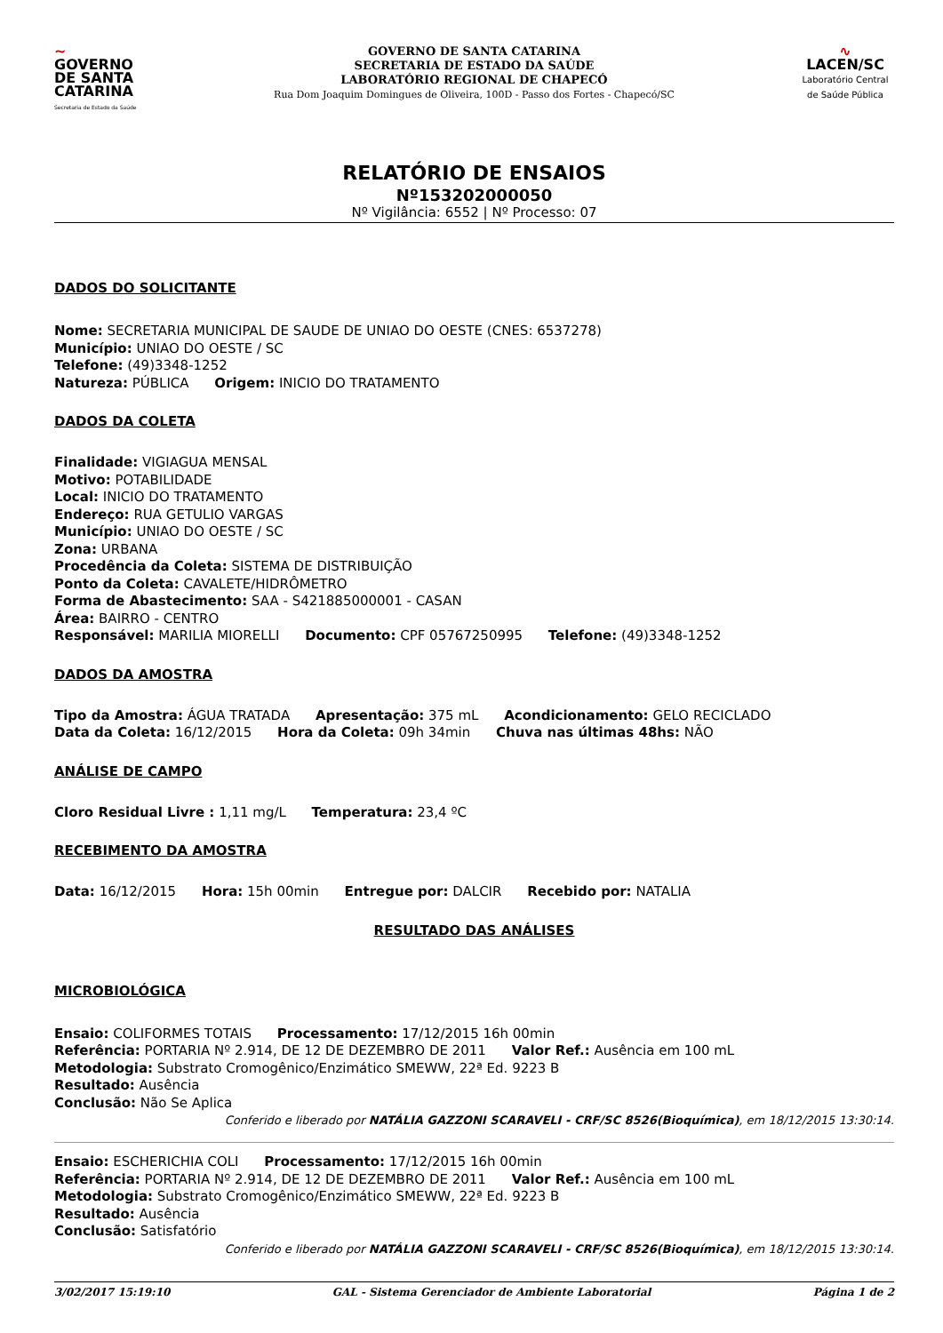~
GOVERNO
DE SANTA
CATARINA
Secretaria de Estado da Saúde
GOVERNO DE SANTA CATARINA
SECRETARIA DE ESTADO DA SAÚDE
LABORATÓRIO REGIONAL DE CHAPECÓ
Rua Dom Joaquim Domingues de Oliveira, 100D - Passo dos Fortes - Chapecó/SC
∿
LACEN/SC
Laboratório Central de Saúde Pública
RELATÓRIO DE ENSAIOS
Nº153202000050
Nº Vigilância: 6552 | Nº Processo: 07
DADOS DO SOLICITANTE
Nome: SECRETARIA MUNICIPAL DE SAUDE DE UNIAO DO OESTE (CNES: 6537278)
Município: UNIAO DO OESTE / SC
Telefone: (49)3348-1252
Natureza: PÚBLICA Origem: INICIO DO TRATAMENTO
DADOS DA COLETA
Finalidade: VIGIAGUA MENSAL
Motivo: POTABILIDADE
Local: INICIO DO TRATAMENTO
Endereço: RUA GETULIO VARGAS
Município: UNIAO DO OESTE / SC
Zona: URBANA
Procedência da Coleta: SISTEMA DE DISTRIBUIÇÃO
Ponto da Coleta: CAVALETE/HIDRÔMETRO
Forma de Abastecimento: SAA - S421885000001 - CASAN
Área: BAIRRO - CENTRO
Responsável: MARILIA MIORELLI Documento: CPF 05767250995 Telefone: (49)3348-1252
DADOS DA AMOSTRA
Tipo da Amostra: ÁGUA TRATADA Apresentação: 375 mL Acondicionamento: GELO RECICLADO
Data da Coleta: 16/12/2015 Hora da Coleta: 09h 34min Chuva nas últimas 48hs: NÃO
ANÁLISE DE CAMPO
Cloro Residual Livre : 1,11 mg/L Temperatura: 23,4 ºC
RECEBIMENTO DA AMOSTRA
Data: 16/12/2015 Hora: 15h 00min Entregue por: DALCIR Recebido por: NATALIA
RESULTADO DAS ANÁLISES
MICROBIOLÓGICA
Ensaio: COLIFORMES TOTAIS Processamento: 17/12/2015 16h 00min
Referência: PORTARIA Nº 2.914, DE 12 DE DEZEMBRO DE 2011 Valor Ref.: Ausência em 100 mL
Metodologia: Substrato Cromogênico/Enzimático SMEWW, 22ª Ed. 9223 B
Resultado: Ausência
Conclusão: Não Se Aplica
Conferido e liberado por NATÁLIA GAZZONI SCARAVELI - CRF/SC 8526(Bioquímica), em 18/12/2015 13:30:14.
Ensaio: ESCHERICHIA COLI Processamento: 17/12/2015 16h 00min
Referência: PORTARIA Nº 2.914, DE 12 DE DEZEMBRO DE 2011 Valor Ref.: Ausência em 100 mL
Metodologia: Substrato Cromogênico/Enzimático SMEWW, 22ª Ed. 9223 B
Resultado: Ausência
Conclusão: Satisfatório
Conferido e liberado por NATÁLIA GAZZONI SCARAVELI - CRF/SC 8526(Bioquímica), em 18/12/2015 13:30:14.
3/02/2017 15:19:10 GAL - Sistema Gerenciador de Ambiente Laboratorial Página 1 de 2